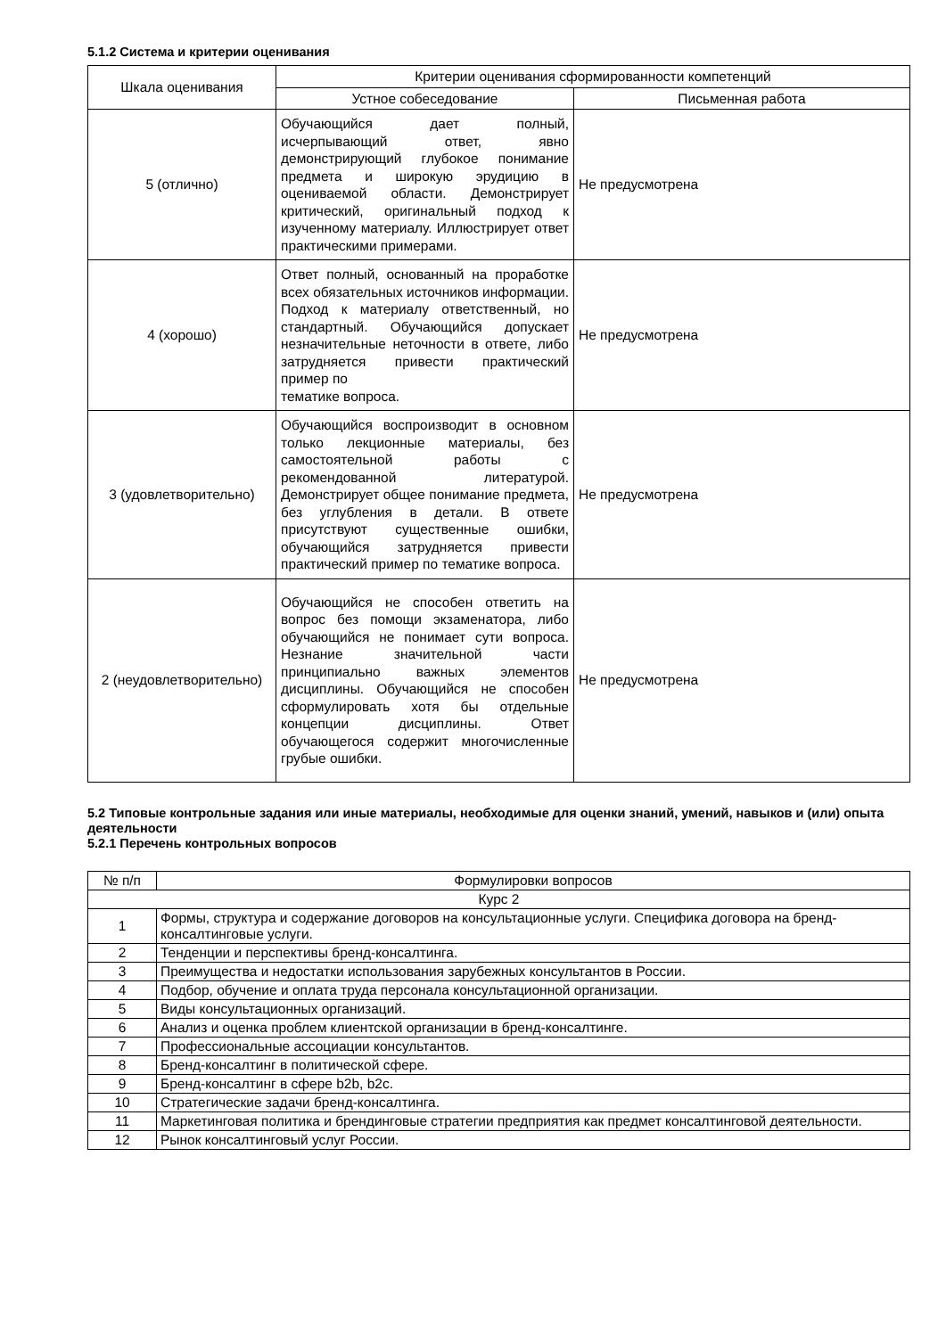5.1.2 Система и критерии оценивания
| Шкала оценивания | Критерии оценивания сформированности компетенций | |
| --- | --- | --- |
| | Устное собеседование | Письменная работа |
| 5 (отлично) | Обучающийся дает полный, исчерпывающий ответ, явно демонстрирующий глубокое понимание предмета и широкую эрудицию в оцениваемой области. Демонстрирует критический, оригинальный подход к изученному материалу. Иллюстрирует ответ практическими примерами. | Не предусмотрена |
| 4 (хорошо) | Ответ полный, основанный на проработке всех обязательных источников информации. Подход к материалу ответственный, но стандартный. Обучающийся допускает незначительные неточности в ответе, либо затрудняется привести практический пример по тематике вопроса. | Не предусмотрена |
| 3 (удовлетворительно) | Обучающийся воспроизводит в основном только лекционные материалы, без самостоятельной работы с рекомендованной литературой. Демонстрирует общее понимание предмета, без углубления в детали. В ответе присутствуют существенные ошибки, обучающийся затрудняется привести практический пример по тематике вопроса. | Не предусмотрена |
| 2 (неудовлетворительно) | Обучающийся не способен ответить на вопрос без помощи экзаменатора, либо обучающийся не понимает сути вопроса. Незнание значительной части принципиально важных элементов дисциплины. Обучающийся не способен сформулировать хотя бы отдельные концепции дисциплины. Ответ обучающегося содержит многочисленные грубые ошибки. | Не предусмотрена |
5.2 Типовые контрольные задания или иные материалы, необходимые для оценки знаний, умений, навыков и (или) опыта деятельности
5.2.1 Перечень контрольных вопросов
| № п/п | Формулировки вопросов |
| --- | --- |
| Курс 2 | |
| 1 | Формы, структура и содержание договоров на консультационные услуги. Специфика договора на бренд-консалтинговые услуги. |
| 2 | Тенденции и перспективы бренд-консалтинга. |
| 3 | Преимущества и недостатки использования зарубежных консультантов в России. |
| 4 | Подбор, обучение и оплата труда персонала консультационной организации. |
| 5 | Виды консультационных организаций. |
| 6 | Анализ и оценка проблем клиентской организации в бренд-консалтинге. |
| 7 | Профессиональные ассоциации консультантов. |
| 8 | Бренд-консалтинг в политической сфере. |
| 9 | Бренд-консалтинг в сфере b2b, b2c. |
| 10 | Стратегические задачи бренд-консалтинга. |
| 11 | Маркетинговая политика и брендинговые стратегии предприятия как предмет консалтинговой деятельности. |
| 12 | Рынок консалтинговый услуг России. |